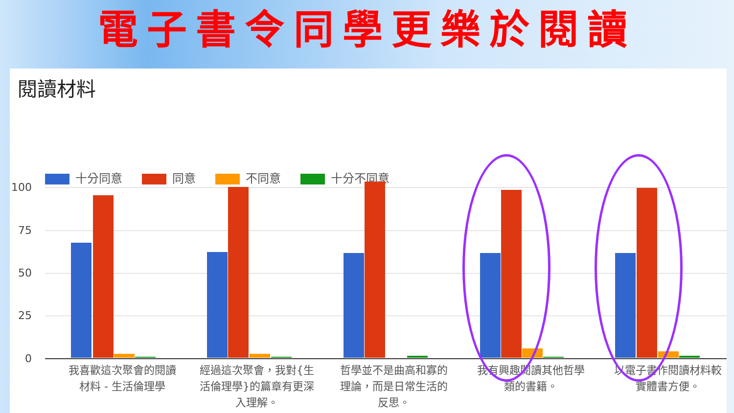電子書令同學更樂於閱讀
閱讀材料
十分同意 同意 不同意 十分不同意
100
75
50
25
0
我喜歡這次聚會的閱讀材料 - 生活倫理學
經過這次聚會，我對{生活倫理學}的篇章有更深入理解。
哲學並不是曲高和寡的理論，而是日常生活的反思。
我有興趣閱讀其他哲學類的書籍。
以電子書作閱讀材料較實體書方便。